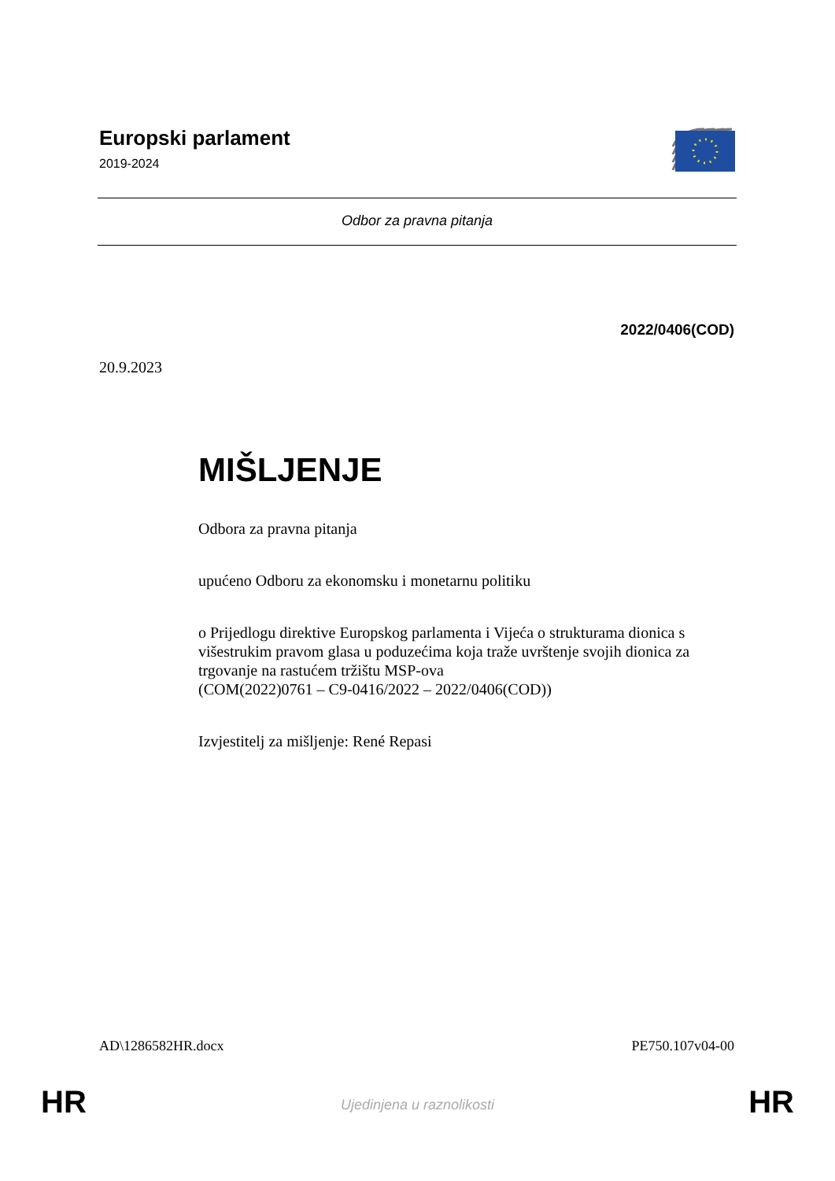Europski parlament
2019-2024
Odbor za pravna pitanja
2022/0406(COD)
20.9.2023
MIŠLJENJE
Odbora za pravna pitanja
upućeno Odboru za ekonomsku i monetarnu politiku
o Prijedlogu direktive Europskog parlamenta i Vijeća o strukturama dionica s višestrukim pravom glasa u poduzećima koja traže uvrštenje svojih dionica za trgovanje na rastućem tržištu MSP-ova
(COM(2022)0761 – C9-0416/2022 – 2022/0406(COD))
Izvjestitelj za mišljenje: René Repasi
AD\1286582HR.docx PE750.107v04-00
HR
Ujedinjena u raznolikosti HR